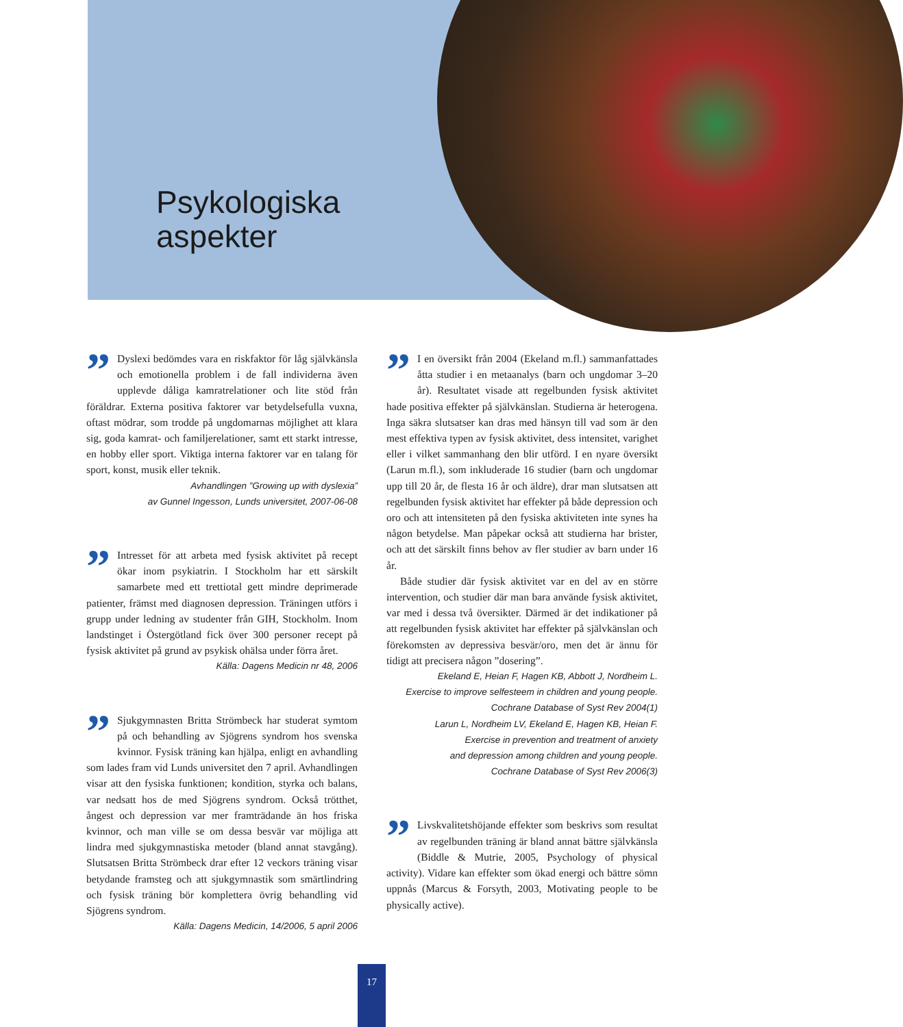Psykologiska
aspekter
”
Dyslexi bedömdes vara en riskfaktor för låg självkänsla och emotionella problem i de fall individerna även upplevde dåliga kamratrelationer och lite stöd från föräldrar. Externa positiva faktorer var betydelsefulla vuxna, oftast mödrar, som trodde på ungdomarnas möjlighet att klara sig, goda kamrat- och familjerelationer, samt ett starkt intresse, en hobby eller sport. Viktiga interna faktorer var en talang för sport, konst, musik eller teknik.
Avhandlingen ”Growing up with dyslexia”
av Gunnel Ingesson, Lunds universitet, 2007-06-08
”
Intresset för att arbeta med fysisk aktivitet på recept ökar inom psykiatrin. I Stockholm har ett särskilt samarbete med ett trettiotal gett mindre deprimerade patienter, främst med diagnosen depression. Träningen utförs i grupp under ledning av studenter från GIH, Stockholm. Inom landstinget i Östergötland fick över 300 personer recept på fysisk aktivitet på grund av psykisk ohälsa under förra året.
Källa: Dagens Medicin nr 48, 2006
”
Sjukgymnasten Britta Strömbeck har studerat symtom på och behandling av Sjögrens syndrom hos svenska kvinnor. Fysisk träning kan hjälpa, enligt en avhandling som lades fram vid Lunds universitet den 7 april. Avhandlingen visar att den fysiska funktionen; kondition, styrka och balans, var nedsatt hos de med Sjögrens syndrom. Också trötthet, ångest och depression var mer framträdande än hos friska kvinnor, och man ville se om dessa besvär var möjliga att lindra med sjukgymnastiska metoder (bland annat stavgång). Slutsatsen Britta Strömbeck drar efter 12 veckors träning visar betydande framsteg och att sjukgymnastik som smärtlindring och fysisk träning bör komplettera övrig behandling vid Sjögrens syndrom.
Källa: Dagens Medicin, 14/2006, 5 april 2006
”
I en översikt från 2004 (Ekeland m.fl.) sammanfattades åtta studier i en metaanalys (barn och ungdomar 3–20 år). Resultatet visade att regelbunden fysisk aktivitet hade positiva effekter på självkänslan. Studierna är heterogena. Inga säkra slutsatser kan dras med hänsyn till vad som är den mest effektiva typen av fysisk aktivitet, dess intensitet, varighet eller i vilket sammanhang den blir utförd. I en nyare översikt (Larun m.fl.), som inkluderade 16 studier (barn och ungdomar upp till 20 år, de flesta 16 år och äldre), drar man slutsatsen att regelbunden fysisk aktivitet har effekter på både depression och oro och att intensiteten på den fysiska aktiviteten inte synes ha någon betydelse. Man påpekar också att studierna har brister, och att det särskilt finns behov av fler studier av barn under 16 år.
Både studier där fysisk aktivitet var en del av en större intervention, och studier där man bara använde fysisk aktivitet, var med i dessa två översikter. Därmed är det indikationer på att regelbunden fysisk aktivitet har effekter på självkänslan och förekomsten av depressiva besvär/oro, men det är ännu för tidigt att precisera någon ”dosering”.
Ekeland E, Heian F, Hagen KB, Abbott J, Nordheim L.
Exercise to improve selfesteem in children and young people.
Cochrane Database of Syst Rev 2004(1)
Larun L, Nordheim LV, Ekeland E, Hagen KB, Heian F.
Exercise in prevention and treatment of anxiety
and depression among children and young people.
Cochrane Database of Syst Rev 2006(3)
”
Livskvalitetshöjande effekter som beskrivs som resultat av regelbunden träning är bland annat bättre självkänsla (Biddle & Mutrie, 2005, Psychology of physical activity). Vidare kan effekter som ökad energi och bättre sömn uppnås (Marcus & Forsyth, 2003, Motivating people to be physically active).
17